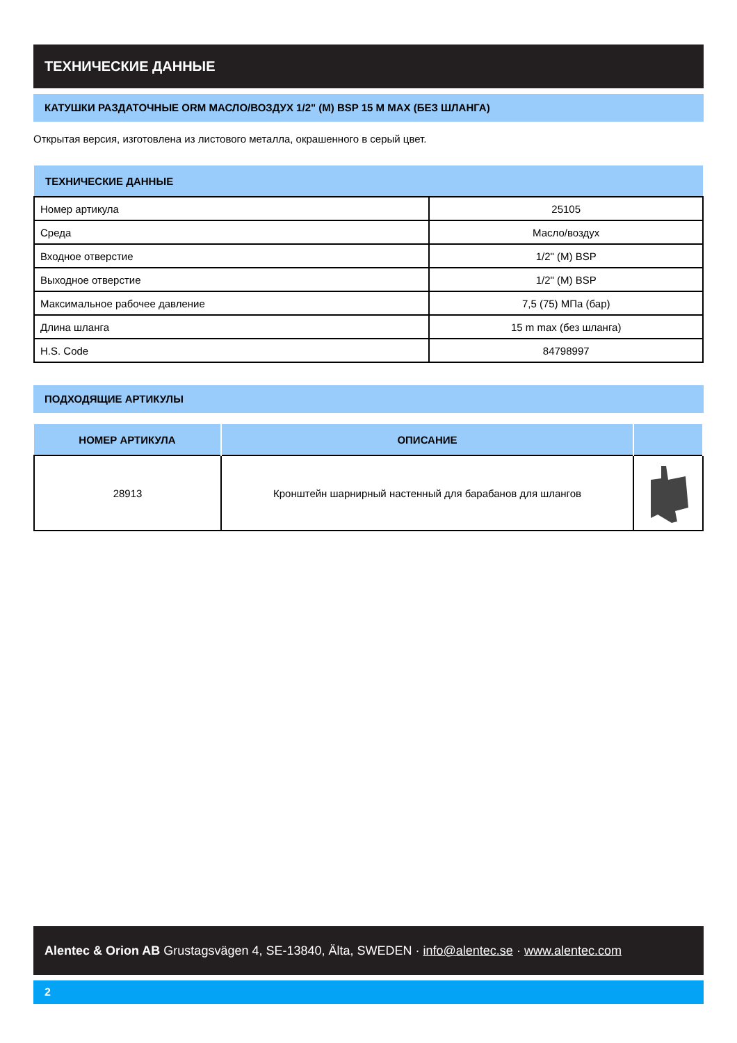ТЕХНИЧЕСКИЕ ДАННЫЕ
КАТУШКИ РАЗДАТОЧНЫЕ ORM МАСЛО/ВОЗДУХ 1/2" (M) BSP 15 M MAX (БЕЗ ШЛАНГА)
Открытая версия, изготовлена из листового металла, окрашенного в серый цвет.
| ТЕХНИЧЕСКИЕ ДАННЫЕ | |
| --- | --- |
| Номер артикула | 25105 |
| Среда | Масло/воздух |
| Входное отверстие | 1/2" (M) BSP |
| Выходное отверстие | 1/2" (M) BSP |
| Максимальное рабочее давление | 7,5 (75) МПа (бар) |
| Длина шланга | 15 m max (без шланга) |
| H.S. Code | 84798997 |
ПОДХОДЯЩИЕ АРТИКУЛЫ
| НОМЕР АРТИКУЛА | ОПИСАНИЕ | |
| --- | --- | --- |
| 28913 | Кронштейн шарнирный настенный для барабанов для шлангов | |
Alentec & Orion AB Grustagsvägen 4, SE-13840, Älta, SWEDEN · info@alentec.se · www.alentec.com
2